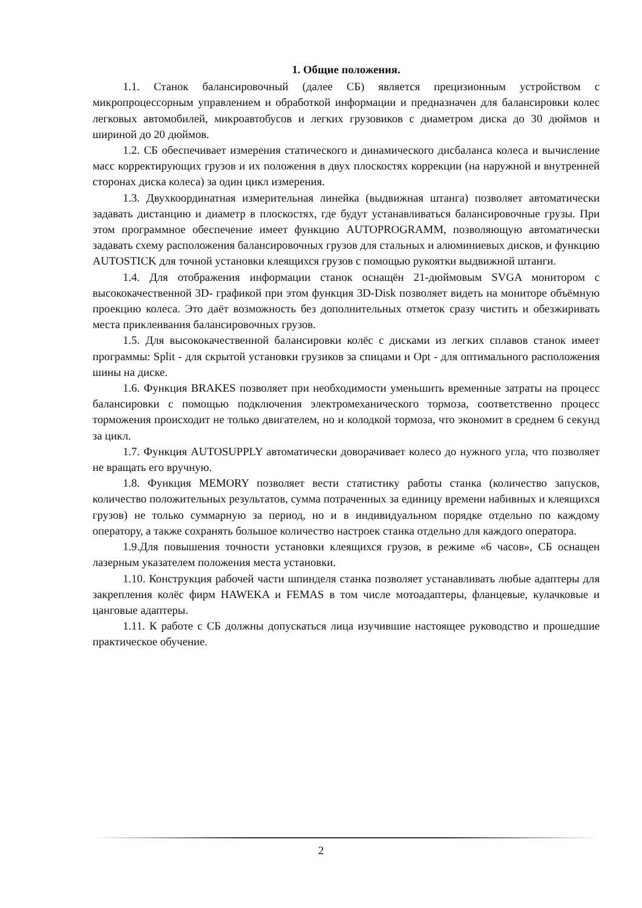1. Общие положения.
1.1. Станок балансировочный (далее СБ) является прецизионным устройством с микропроцессорным управлением и обработкой информации и предназначен для балансировки колес легковых автомобилей, микроавтобусов и легких грузовиков с диаметром диска до 30 дюймов и шириной до 20 дюймов.
1.2. СБ обеспечивает измерения статического и динамического дисбаланса колеса и вычисление масс корректирующих грузов и их положения в двух плоскостях коррекции (на наружной и внутренней сторонах диска колеса) за один цикл измерения.
1.3. Двухкоординатная измерительная линейка (выдвижная штанга) позволяет автоматически задавать дистанцию и диаметр в плоскостях, где будут устанавливаться балансировочные грузы. При этом программное обеспечение имеет функцию AUTOPROGRAMM, позволяющую автоматически задавать схему расположения балансировочных грузов для стальных и алюминиевых дисков, и функцию AUTOSTICK для точной установки клеящихся грузов с помощью рукоятки выдвижной штанги.
1.4. Для отображения информации станок оснащён 21-дюймовым SVGA монитором с высококачественной 3D- графикой при этом функция 3D-Disk позволяет видеть на мониторе объёмную проекцию колеса. Это даёт возможность без дополнительных отметок сразу чистить и обезжиривать места приклеивания балансировочных грузов.
1.5. Для высококачественной балансировки колёс с дисками из легких сплавов станок имеет программы: Split - для скрытой установки грузиков за спицами и Opt - для оптимального расположения шины на диске.
1.6. Функция BRAKES позволяет при необходимости уменьшить временные затраты на процесс балансировки с помощью подключения электромеханического тормоза, соответственно процесс торможения происходит не только двигателем, но и колодкой тормоза, что экономит в среднем 6 секунд за цикл.
1.7. Функция AUTOSUPPLY автоматически доворачивает колесо до нужного угла, что позволяет не вращать его вручную.
1.8. Функция MEMORY позволяет вести статистику работы станка (количество запусков, количество положительных результатов, сумма потраченных за единицу времени набивных и клеящихся грузов) не только суммарную за период, но и в индивидуальном порядке отдельно по каждому оператору, а также сохранять большое количество настроек станка отдельно для каждого оператора.
1.9.Для повышения точности установки клеящихся грузов, в режиме «6 часов», СБ оснащен лазерным указателем положения места установки.
1.10. Конструкция рабочей части шпинделя станка позволяет устанавливать любые адаптеры для закрепления колёс фирм HAWEKA и FEMAS в том числе мотоадаптеры, фланцевые, кулачковые и цанговые адаптеры.
1.11. К работе с СБ должны допускаться лица изучившие настоящее руководство и прошедшие практическое обучение.
2